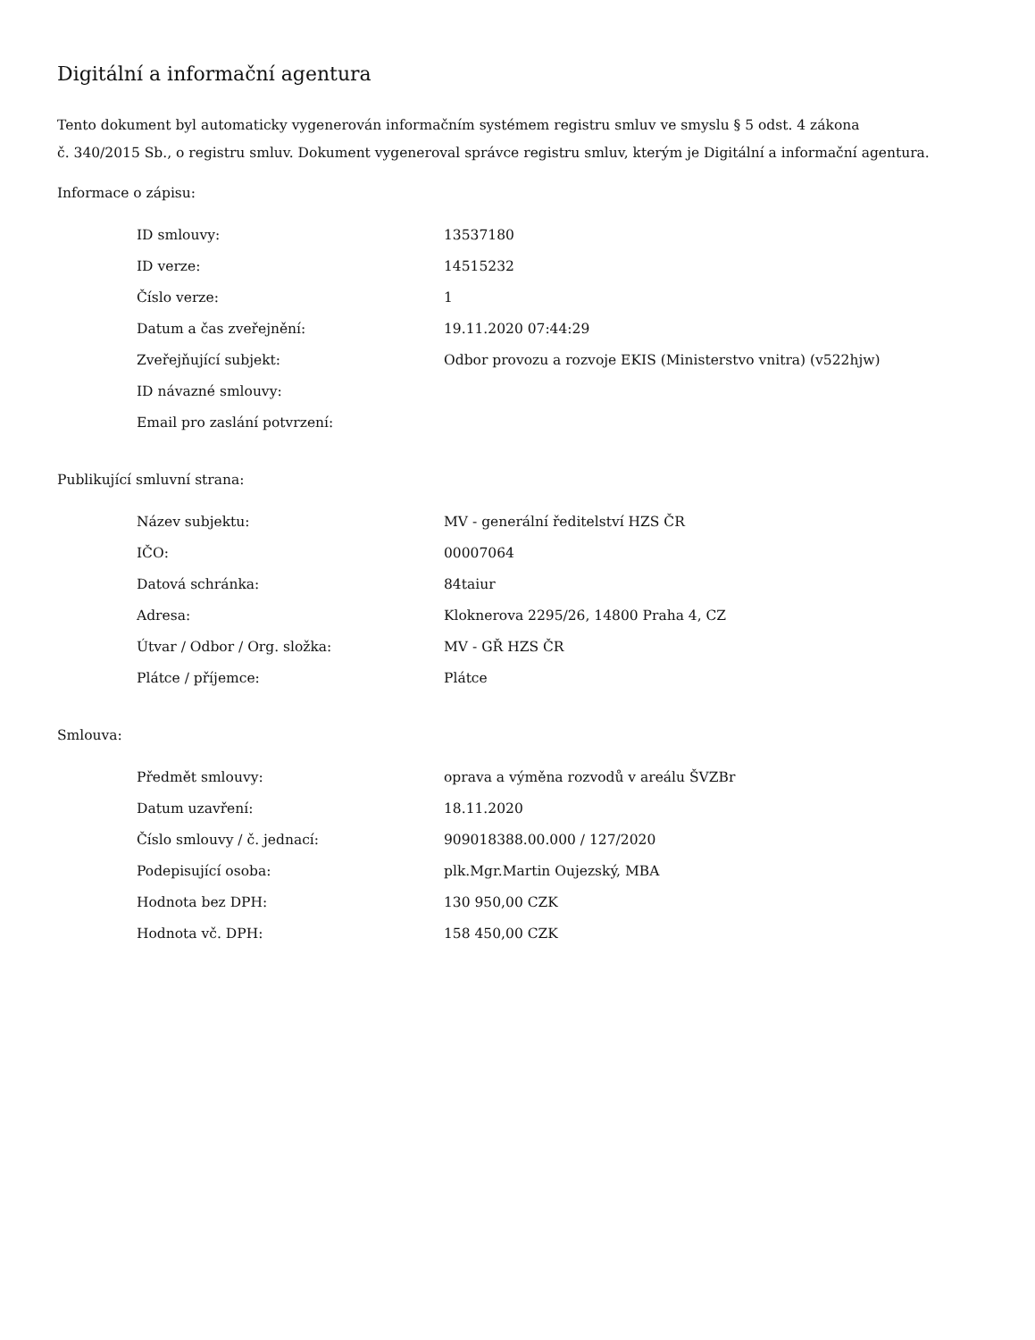Digitální a informační agentura
Tento dokument byl automaticky vygenerován informačním systémem registru smluv ve smyslu § 5 odst. 4 zákona
č. 340/2015 Sb., o registru smluv. Dokument vygeneroval správce registru smluv, kterým je Digitální a informační agentura.
Informace o zápisu:
| ID smlouvy: | 13537180 |
| ID verze: | 14515232 |
| Číslo verze: | 1 |
| Datum a čas zveřejnění: | 19.11.2020 07:44:29 |
| Zveřejňující subjekt: | Odbor provozu a rozvoje EKIS (Ministerstvo vnitra) (v522hjw) |
| ID návazné smlouvy: | |
| Email pro zaslání potvrzení: | |
Publikující smluvní strana:
| Název subjektu: | MV - generální ředitelství HZS ČR |
| IČO: | 00007064 |
| Datová schránka: | 84taiur |
| Adresa: | Kloknerova 2295/26, 14800 Praha 4, CZ |
| Útvar / Odbor / Org. složka: | MV - GŘ HZS ČR |
| Plátce / příjemce: | Plátce |
Smlouva:
| Předmět smlouvy: | oprava a výměna rozvodů v areálu ŠVZBr |
| Datum uzavření: | 18.11.2020 |
| Číslo smlouvy / č. jednací: | 909018388.00.000 / 127/2020 |
| Podepisující osoba: | plk.Mgr.Martin Oujezský, MBA |
| Hodnota bez DPH: | 130 950,00 CZK |
| Hodnota vč. DPH: | 158 450,00 CZK |